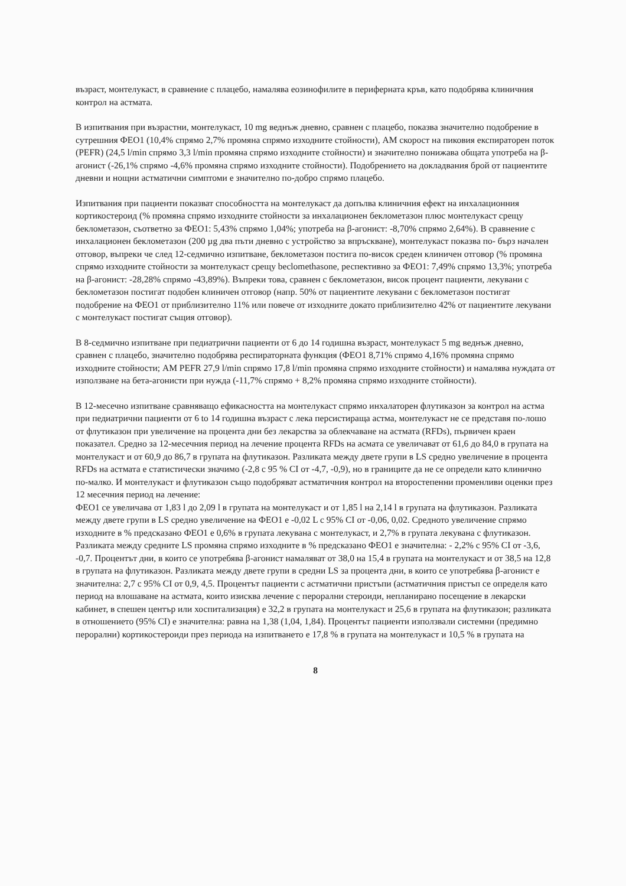възраст, монтелукаст, в сравнение с плацебо, намалява еозинофилите в периферната кръв, като подобрява клиничния контрол на астмата.
В изпитвания при възрастни, монтелукаст, 10 mg веднъж дневно, сравнен с плацебо, показва значително подобрение в сутрешния ФЕО1 (10,4% спрямо 2,7% промяна спрямо изходните стойности), AM скорост на пиковия експираторен поток (PEFR) (24,5 l/min спрямо 3,3 l/min промяна спрямо изходните стойности) и значително понижава общата употреба на β-агонист (-26,1% спрямо -4,6% промяна спрямо изходните стойности). Подобрението на докладвания брой от пациентите дневни и нощни астматични симптоми е значително по-добро спрямо плацебо.
Изпитвания при пациенти показват способността на монтелукаст да допълва клиничния ефект на инхалационния кортикостероид (% промяна спрямо изходните стойности за инхалационен беклометазон плюс монтелукаст срещу беклометазон, съответно за ФЕО1: 5,43% спрямо 1,04%; употреба на β-агонист: -8,70% спрямо 2,64%). В сравнение с инхалационен беклометазон (200 µg два пъти дневно с устройство за впръскване), монтелукаст показва по- бърз начален отговор, въпреки че след 12-седмично изпитване, беклометазон постига по-висок среден клиничен отговор (% промяна спрямо изходните стойности за монтелукаст срещу beclomethasone, респективно за ФЕО1: 7,49% спрямо 13,3%; употреба на β-агонист: -28,28% спрямо -43,89%). Въпреки това, сравнен с беклометазон, висок процент пациенти, лекувани с беклометазон постигат подобен клиничен отговор (напр. 50% от пациентите лекувани с беклометазон постигат подобрение на ФЕО1 от приблизително 11% или повече от изходните докато приблизително 42% от пациентите лекувани с монтелукаст постигат същия отговор).
В 8-седмично изпитване при педиатрични пациенти от 6 до 14 годишна възраст, монтелукаст 5 mg веднъж дневно, сравнен с плацебо, значително подобрява респираторната функция (ФЕО1 8,71% спрямо 4,16% промяна спрямо изходните стойности; AM PEFR 27,9 l/min спрямо 17,8 l/min промяна спрямо изходните стойности) и намалява нуждата от използване на бета-агонисти при нужда (-11,7% спрямо + 8,2% промяна спрямо изходните стойности).
В 12-месечно изпитване сравняващо ефикасността на монтелукаст спрямо инхалаторен флутиказон за контрол на астма при педиатрични пациенти от 6 to 14 годишна възраст с лека персистираща астма, монтелукаст не се представя по-лошо от флутиказон при увеличение на процента дни без лекарства за облекчаване на астмата (RFDs), първичен краен показател. Средно за 12-месечния период на лечение процента RFDs на асмата се увеличават от 61,6 до 84,0 в групата на монтелукаст и от 60,9 до 86,7 в групата на флутиказон. Разликата между двете групи в LS средно увеличение в процента RFDs на астмата е статистически значимо (-2,8 с 95 % CI от -4,7, -0,9), но в границите да не се определи като клинично по-малко. И монтелукаст и флутиказон също подобряват астматичния контрол на второстепенни променливи оценки през 12 месечния период на лечение:
ФЕО1 се увеличава от 1,83 l до 2,09 l в групата на монтелукаст и от 1,85 l на 2,14 l в групата на флутиказон. Разликата между двете групи в LS средно увеличение на ФЕО1 е -0,02 L с 95% CI от -0,06, 0,02. Средното увеличение спрямо изходните в % предсказано ФЕО1 е 0,6% в групата лекувана с монтелукаст, и 2,7% в групата лекувана с флутиказон. Разликата между средните LS промяна спрямо изходните в % предсказано ФЕО1 е значителна: - 2,2% с 95% CI от -3,6, -0,7. Процентът дни, в които се употребява β-агонист намаляват от 38,0 на 15,4 в групата на монтелукаст и от 38,5 на 12,8 в групата на флутиказон. Разликата между двете групи в средни LS за процента дни, в които се употребява β-агонист е значителна: 2,7 с 95% CI от 0,9, 4,5. Процентът пациенти с астматични пристъпи (астматичния пристъп се определя като период на влошаване на астмата, които изисква лечение с перорални стероиди, непланирано посещение в лекарски кабинет, в спешен център или хоспитализация) е 32,2 в групата на монтелукаст и 25,6 в групата на флутиказон; разликата в отношението (95% CI) е значителна: равна на 1,38 (1,04, 1,84). Процентът пациенти използвали системни (предимно перорални) кортикостероиди през периода на изпитването е 17,8 % в групата на монтелукаст и 10,5 % в групата на
8